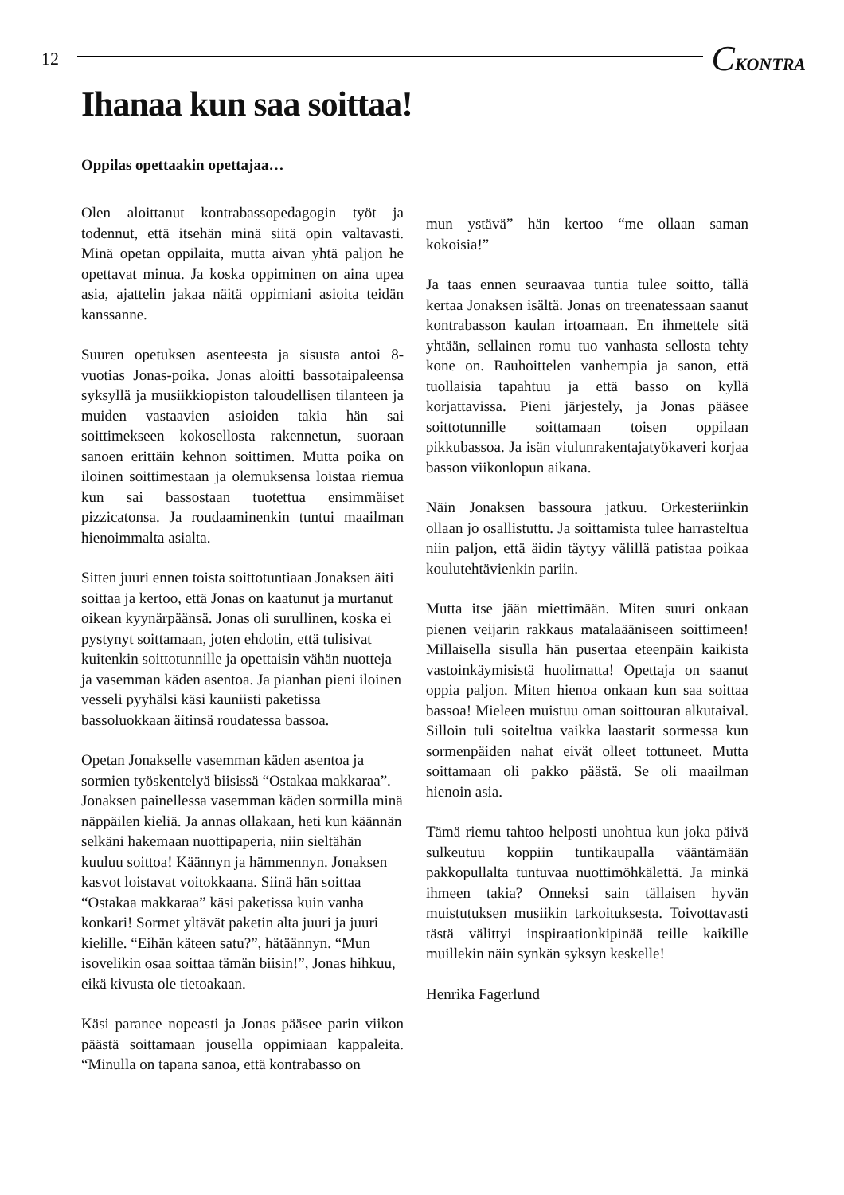12
CKONTRA
Ihanaa kun saa soittaa!
Oppilas opettaakin opettajaa…
Olen aloittanut kontrabassopedagogin työt ja todennut, että itsehän minä siitä opin valtavasti. Minä opetan oppilaita, mutta aivan yhtä paljon he opettavat minua. Ja koska oppiminen on aina upea asia, ajattelin jakaa näitä oppimiani asioita teidän kanssanne.
Suuren opetuksen asenteesta ja sisusta antoi 8-vuotias Jonas-poika. Jonas aloitti bassotaipaleensa syksyllä ja musiikkiopiston taloudellisen tilanteen ja muiden vastaavien asioiden takia hän sai soittimekseen kokosellosta rakennetun, suoraan sanoen erittäin kehnon soittimen. Mutta poika on iloinen soittimestaan ja olemuksensa loistaa riemua kun sai bassostaan tuotettua ensimmäiset pizzicatonsa. Ja roudaaminenkin tuntui maailman hienoimmalta asialta.
Sitten juuri ennen toista soittotuntiaan Jonaksen äiti soittaa ja kertoo, että Jonas on kaatunut ja murtanut oikean kyynärpäänsä. Jonas oli surullinen, koska ei pystynyt soittamaan, joten ehdotin, että tulisivat kuitenkin soittotunnille ja opettaisin vähän nuotteja ja vasemman käden asentoa. Ja pianhan pieni iloinen vesseli pyyhälsi käsi kauniisti paketissa bassoluokkaan äitinsä roudatessa bassoa.
Opetan Jonakselle vasemman käden asentoa ja sormien työskentelyä biisissä “Ostakaa makkaraa”. Jonaksen painellessa vasemman käden sormilla minä näppäilen kieliä. Ja annas ollakaan, heti kun käännän selkäni hakemaan nuottipaperia, niin sieltähän kuuluu soittoa! Käännyn ja hämmennyn. Jonaksen kasvot loistavat voitokkaana. Siinä hän soittaa “Ostakaa makkaraa” käsi paketissa kuin vanha konkari! Sormet yltävät paketin alta juuri ja juuri kielille. “Eihän käteen satu?”, hätäännyn. “Mun isovelikin osaa soittaa tämän biisin!”, Jonas hihkuu, eikä kivusta ole tietoakaan.
Käsi paranee nopeasti ja Jonas pääsee parin viikon päästä soittamaan jousella oppimiaan kappaleita. “Minulla on tapana sanoa, että kontrabasso on
mun ystävä” hän kertoo “me ollaan saman kokoisia!”
Ja taas ennen seuraavaa tuntia tulee soitto, tällä kertaa Jonaksen isältä. Jonas on treenatessaan saanut kontrabasson kaulan irtoamaan. En ihmettele sitä yhtään, sellainen romu tuo vanhasta sellosta tehty kone on. Rauhoittelen vanhempia ja sanon, että tuollaisia tapahtuu ja että basso on kyllä korjattavissa. Pieni järjestely, ja Jonas pääsee soittotunnille soittamaan toisen oppilaan pikkubassoa. Ja isän viulunrakentajatyökaveri korjaa basson viikonlopun aikana.
Näin Jonaksen bassoura jatkuu. Orkesteriinkin ollaan jo osallistuttu. Ja soittamista tulee harrasteltua niin paljon, että äidin täytyy välillä patistaa poikaa koulutehtävienkin pariin.
Mutta itse jään miettimään. Miten suuri onkaan pienen veijarin rakkaus matalaääniseen soittimeen! Millaisella sisulla hän pusertaa eteenpäin kaikista vastoinkäymisistä huolimatta! Opettaja on saanut oppia paljon. Miten hienoa onkaan kun saa soittaa bassoa! Mieleen muistuu oman soittouran alkutaival. Silloin tuli soiteltua vaikka laastarit sormessa kun sormenpäiden nahat eivät olleet tottuneet. Mutta soittamaan oli pakko päästä. Se oli maailman hienoin asia.
Tämä riemu tahtoo helposti unohtua kun joka päivä sulkeutuu koppiin tuntikaupalla vääntämään pakkopullalta tuntuvaa nuottimöhkälettä. Ja minkä ihmeen takia? Onneksi sain tällaisen hyvän muistutuksen musiikin tarkoituksesta. Toivottavasti tästä välittyi inspiraationkipinää teille kaikille muillekin näin synkän syksyn keskelle!
Henrika Fagerlund